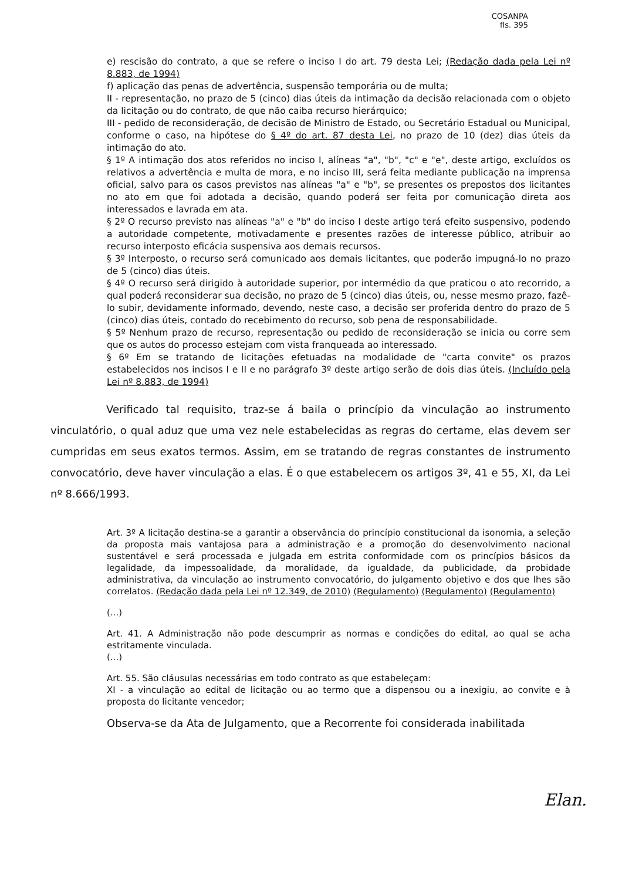COSANPA
fls. 395
e) rescisão do contrato, a que se refere o inciso I do art. 79 desta Lei; (Redação dada pela Lei nº 8.883, de 1994)
f) aplicação das penas de advertência, suspensão temporária ou de multa;
II - representação, no prazo de 5 (cinco) dias úteis da intimação da decisão relacionada com o objeto da licitação ou do contrato, de que não caiba recurso hierárquico;
III - pedido de reconsideração, de decisão de Ministro de Estado, ou Secretário Estadual ou Municipal, conforme o caso, na hipótese do § 4º do art. 87 desta Lei, no prazo de 10 (dez) dias úteis da intimação do ato.
§ 1º A intimação dos atos referidos no inciso I, alíneas "a", "b", "c" e "e", deste artigo, excluídos os relativos a advertência e multa de mora, e no inciso III, será feita mediante publicação na imprensa oficial, salvo para os casos previstos nas alíneas "a" e "b", se presentes os prepostos dos licitantes no ato em que foi adotada a decisão, quando poderá ser feita por comunicação direta aos interessados e lavrada em ata.
§ 2º O recurso previsto nas alíneas "a" e "b" do inciso I deste artigo terá efeito suspensivo, podendo a autoridade competente, motivadamente e presentes razões de interesse público, atribuir ao recurso interposto eficácia suspensiva aos demais recursos.
§ 3º Interposto, o recurso será comunicado aos demais licitantes, que poderão impugná-lo no prazo de 5 (cinco) dias úteis.
§ 4º O recurso será dirigido à autoridade superior, por intermédio da que praticou o ato recorrido, a qual poderá reconsiderar sua decisão, no prazo de 5 (cinco) dias úteis, ou, nesse mesmo prazo, fazê-lo subir, devidamente informado, devendo, neste caso, a decisão ser proferida dentro do prazo de 5 (cinco) dias úteis, contado do recebimento do recurso, sob pena de responsabilidade.
§ 5º Nenhum prazo de recurso, representação ou pedido de reconsideração se inicia ou corre sem que os autos do processo estejam com vista franqueada ao interessado.
§ 6º Em se tratando de licitações efetuadas na modalidade de "carta convite" os prazos estabelecidos nos incisos I e II e no parágrafo 3º deste artigo serão de dois dias úteis. (Incluído pela Lei nº 8.883, de 1994)
Verificado tal requisito, traz-se á baila o princípio da vinculação ao instrumento vinculatório, o qual aduz que uma vez nele estabelecidas as regras do certame, elas devem ser cumpridas em seus exatos termos. Assim, em se tratando de regras constantes de instrumento convocatório, deve haver vinculação a elas. É o que estabelecem os artigos 3º, 41 e 55, XI, da Lei nº 8.666/1993.
Art. 3º A licitação destina-se a garantir a observância do princípio constitucional da isonomia, a seleção da proposta mais vantajosa para a administração e a promoção do desenvolvimento nacional sustentável e será processada e julgada em estrita conformidade com os princípios básicos da legalidade, da impessoalidade, da moralidade, da igualdade, da publicidade, da probidade administrativa, da vinculação ao instrumento convocatório, do julgamento objetivo e dos que lhes são correlatos. (Redação dada pela Lei nº 12.349, de 2010) (Regulamento) (Regulamento) (Regulamento)
(...)
Art. 41. A Administração não pode descumprir as normas e condições do edital, ao qual se acha estritamente vinculada.
(...)
Art. 55. São cláusulas necessárias em todo contrato as que estabeleçam:
XI - a vinculação ao edital de licitação ou ao termo que a dispensou ou a inexigiu, ao convite e à proposta do licitante vencedor;
Observa-se da Ata de Julgamento, que a Recorrente foi considerada inabilitada
Elan.